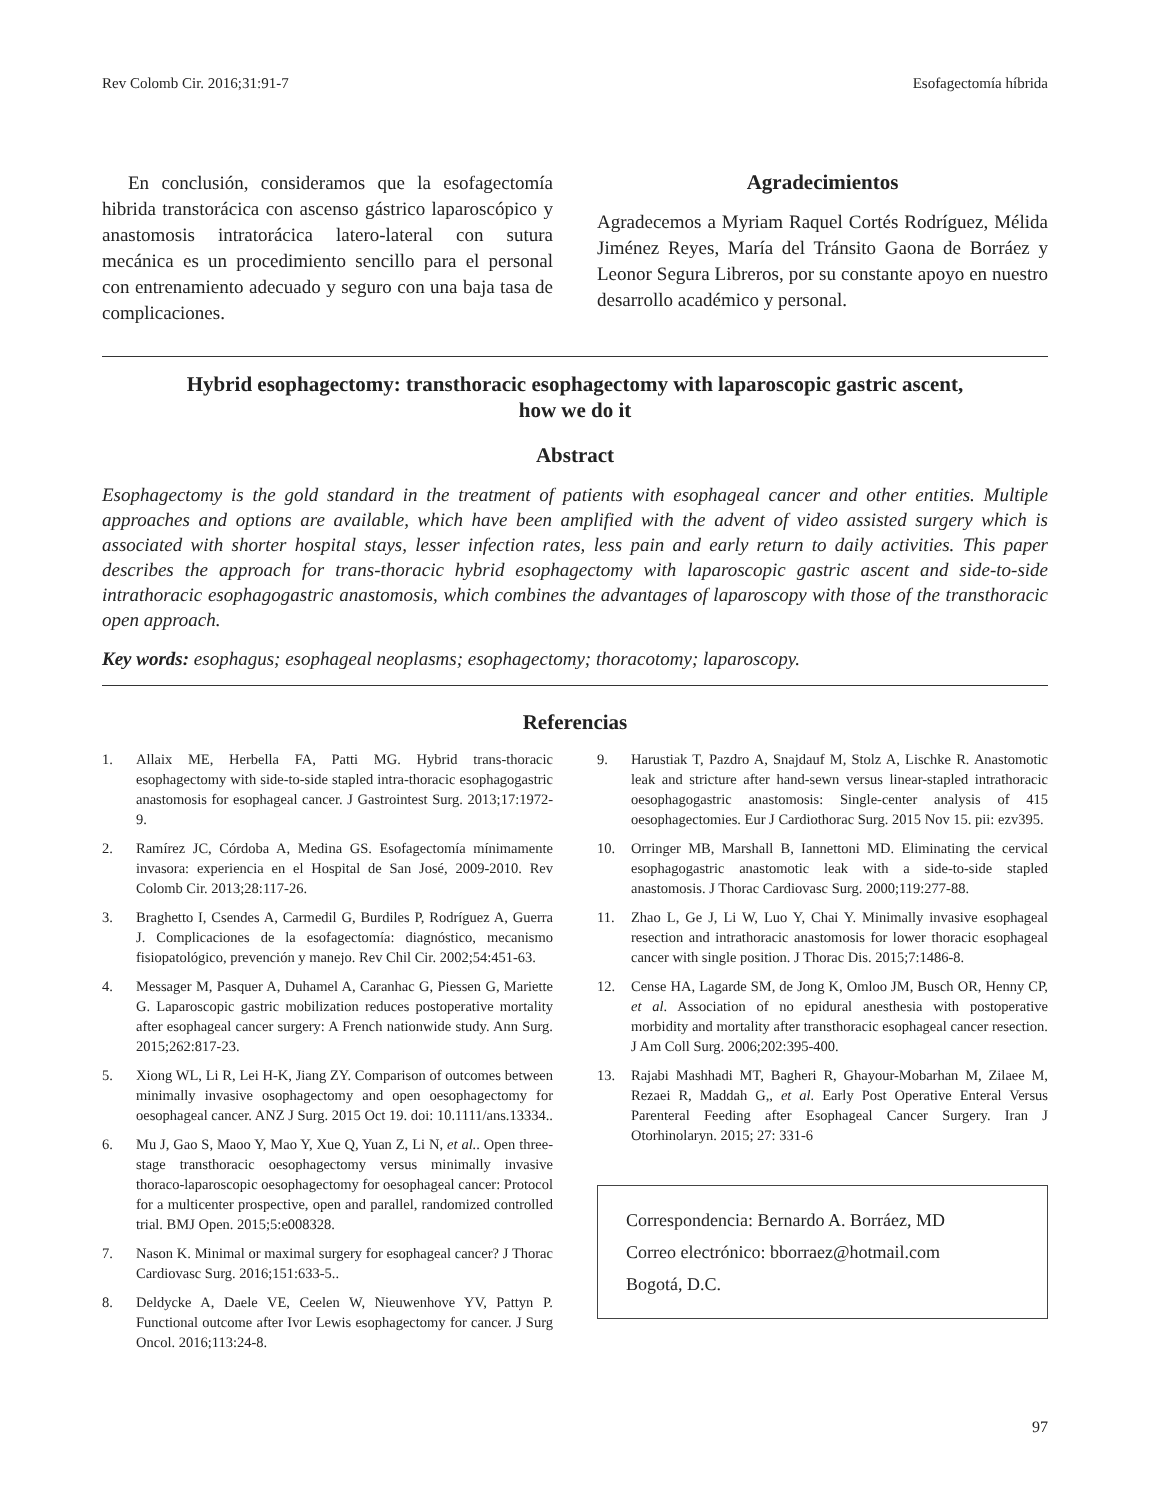Rev Colomb Cir. 2016;31:91-7 Esofagectomía híbrida
En conclusión, consideramos que la esofagectomía hibrida transtorácica con ascenso gástrico laparoscópico y anastomosis intratorácica latero-lateral con sutura mecánica es un procedimiento sencillo para el personal con entrenamiento adecuado y seguro con una baja tasa de complicaciones.
Agradecimientos
Agradecemos a Myriam Raquel Cortés Rodríguez, Mélida Jiménez Reyes, María del Tránsito Gaona de Borráez y Leonor Segura Libreros, por su constante apoyo en nuestro desarrollo académico y personal.
Hybrid esophagectomy: transthoracic esophagectomy with laparoscopic gastric ascent,
how we do it
Abstract
Esophagectomy is the gold standard in the treatment of patients with esophageal cancer and other entities. Multiple approaches and options are available, which have been amplified with the advent of video assisted surgery which is associated with shorter hospital stays, lesser infection rates, less pain and early return to daily activities. This paper describes the approach for trans-thoracic hybrid esophagectomy with laparoscopic gastric ascent and side-to-side intrathoracic esophagogastric anastomosis, which combines the advantages of laparoscopy with those of the transthoracic open approach.
Key words: esophagus; esophageal neoplasms; esophagectomy; thoracotomy; laparoscopy.
Referencias
1. Allaix ME, Herbella FA, Patti MG. Hybrid trans-thoracic esophagectomy with side-to-side stapled intra-thoracic esophagogastric anastomosis for esophageal cancer. J Gastrointest Surg. 2013;17:1972-9.
2. Ramírez JC, Córdoba A, Medina GS. Esofagectomía mínimamente invasora: experiencia en el Hospital de San José, 2009-2010. Rev Colomb Cir. 2013;28:117-26.
3. Braghetto I, Csendes A, Carmedil G, Burdiles P, Rodríguez A, Guerra J. Complicaciones de la esofagectomía: diagnóstico, mecanismo fisiopatológico, prevención y manejo. Rev Chil Cir. 2002;54:451-63.
4. Messager M, Pasquer A, Duhamel A, Caranhac G, Piessen G, Mariette G. Laparoscopic gastric mobilization reduces postoperative mortality after esophageal cancer surgery: A French nationwide study. Ann Surg. 2015;262:817-23.
5. Xiong WL, Li R, Lei H-K, Jiang ZY. Comparison of outcomes between minimally invasive osophagectomy and open oesophagectomy for oesophageal cancer. ANZ J Surg. 2015 Oct 19. doi: 10.1111/ans.13334..
6. Mu J, Gao S, Maoo Y, Mao Y, Xue Q, Yuan Z, Li N, et al.. Open three-stage transthoracic oesophagectomy versus minimally invasive thoraco-laparoscopic oesophagectomy for oesophageal cancer: Protocol for a multicenter prospective, open and parallel, randomized controlled trial. BMJ Open. 2015;5:e008328.
7. Nason K. Minimal or maximal surgery for esophageal cancer? J Thorac Cardiovasc Surg. 2016;151:633-5..
8. Deldycke A, Daele VE, Ceelen W, Nieuwenhove YV, Pattyn P. Functional outcome after Ivor Lewis esophagectomy for cancer. J Surg Oncol. 2016;113:24-8.
9. Harustiak T, Pazdro A, Snajdauf M, Stolz A, Lischke R. Anastomotic leak and stricture after hand-sewn versus linear-stapled intrathoracic oesophagogastric anastomosis: Single-center analysis of 415 oesophagectomies. Eur J Cardiothorac Surg. 2015 Nov 15. pii: ezv395.
10. Orringer MB, Marshall B, Iannettoni MD. Eliminating the cervical esophagogastric anastomotic leak with a side-to-side stapled anastomosis. J Thorac Cardiovasc Surg. 2000;119:277-88.
11. Zhao L, Ge J, Li W, Luo Y, Chai Y. Minimally invasive esophageal resection and intrathoracic anastomosis for lower thoracic esophageal cancer with single position. J Thorac Dis. 2015;7:1486-8.
12. Cense HA, Lagarde SM, de Jong K, Omloo JM, Busch OR, Henny CP, et al. Association of no epidural anesthesia with postoperative morbidity and mortality after transthoracic esophageal cancer resection. J Am Coll Surg. 2006;202:395-400.
13. Rajabi Mashhadi MT, Bagheri R, Ghayour-Mobarhan M, Zilaee M, Rezaei R, Maddah G,, et al. Early Post Operative Enteral Versus Parenteral Feeding after Esophageal Cancer Surgery. Iran J Otorhinolaryn. 2015; 27: 331-6
Correspondencia: Bernardo A. Borráez, MD
Correo electrónico: bborraez@hotmail.com
Bogotá, D.C.
97